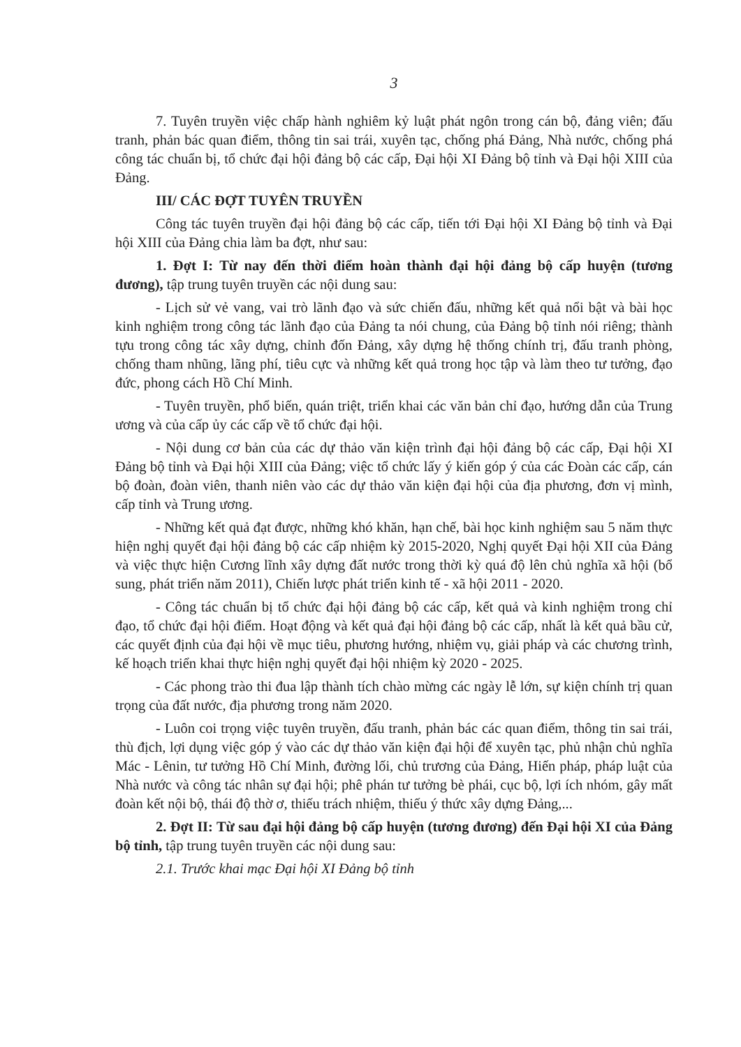3
7. Tuyên truyền việc chấp hành nghiêm kỷ luật phát ngôn trong cán bộ, đảng viên; đấu tranh, phản bác quan điểm, thông tin sai trái, xuyên tạc, chống phá Đảng, Nhà nước, chống phá công tác chuẩn bị, tổ chức đại hội đảng bộ các cấp, Đại hội XI Đảng bộ tỉnh và Đại hội XIII của Đảng.
III/ CÁC ĐỢT TUYÊN TRUYỀN
Công tác tuyên truyền đại hội đảng bộ các cấp, tiến tới Đại hội XI Đảng bộ tỉnh và Đại hội XIII của Đảng chia làm ba đợt, như sau:
1. Đợt I: Từ nay đến thời điểm hoàn thành đại hội đảng bộ cấp huyện (tương đương), tập trung tuyên truyền các nội dung sau:
- Lịch sử vẻ vang, vai trò lãnh đạo và sức chiến đấu, những kết quả nổi bật và bài học kinh nghiệm trong công tác lãnh đạo của Đảng ta nói chung, của Đảng bộ tỉnh nói riêng; thành tựu trong công tác xây dựng, chỉnh đốn Đảng, xây dựng hệ thống chính trị, đấu tranh phòng, chống tham nhũng, lãng phí, tiêu cực và những kết quả trong học tập và làm theo tư tưởng, đạo đức, phong cách Hồ Chí Minh.
- Tuyên truyền, phổ biến, quán triệt, triển khai các văn bản chỉ đạo, hướng dẫn của Trung ương và của cấp ủy các cấp về tổ chức đại hội.
- Nội dung cơ bản của các dự thảo văn kiện trình đại hội đảng bộ các cấp, Đại hội XI Đảng bộ tỉnh và Đại hội XIII của Đảng; việc tổ chức lấy ý kiến góp ý của các Đoàn các cấp, cán bộ đoàn, đoàn viên, thanh niên vào các dự thảo văn kiện đại hội của địa phương, đơn vị mình, cấp tỉnh và Trung ương.
- Những kết quả đạt được, những khó khăn, hạn chế, bài học kinh nghiệm sau 5 năm thực hiện nghị quyết đại hội đảng bộ các cấp nhiệm kỳ 2015-2020, Nghị quyết Đại hội XII của Đảng và việc thực hiện Cương lĩnh xây dựng đất nước trong thời kỳ quá độ lên chủ nghĩa xã hội (bổ sung, phát triển năm 2011), Chiến lược phát triển kinh tế - xã hội 2011 - 2020.
- Công tác chuẩn bị tổ chức đại hội đảng bộ các cấp, kết quả và kinh nghiệm trong chỉ đạo, tổ chức đại hội điểm. Hoạt động và kết quả đại hội đảng bộ các cấp, nhất là kết quả bầu cử, các quyết định của đại hội về mục tiêu, phương hướng, nhiệm vụ, giải pháp và các chương trình, kế hoạch triển khai thực hiện nghị quyết đại hội nhiệm kỳ 2020 - 2025.
- Các phong trào thi đua lập thành tích chào mừng các ngày lễ lớn, sự kiện chính trị quan trọng của đất nước, địa phương trong năm 2020.
- Luôn coi trọng việc tuyên truyền, đấu tranh, phản bác các quan điểm, thông tin sai trái, thù địch, lợi dụng việc góp ý vào các dự thảo văn kiện đại hội để xuyên tạc, phủ nhận chủ nghĩa Mác - Lênin, tư tưởng Hồ Chí Minh, đường lối, chủ trương của Đảng, Hiến pháp, pháp luật của Nhà nước và công tác nhân sự đại hội; phê phán tư tưởng bè phái, cục bộ, lợi ích nhóm, gây mất đoàn kết nội bộ, thái độ thờ ơ, thiếu trách nhiệm, thiếu ý thức xây dựng Đảng,...
2. Đợt II: Từ sau đại hội đảng bộ cấp huyện (tương đương) đến Đại hội XI của Đảng bộ tỉnh, tập trung tuyên truyền các nội dung sau:
2.1. Trước khai mạc Đại hội XI Đảng bộ tỉnh